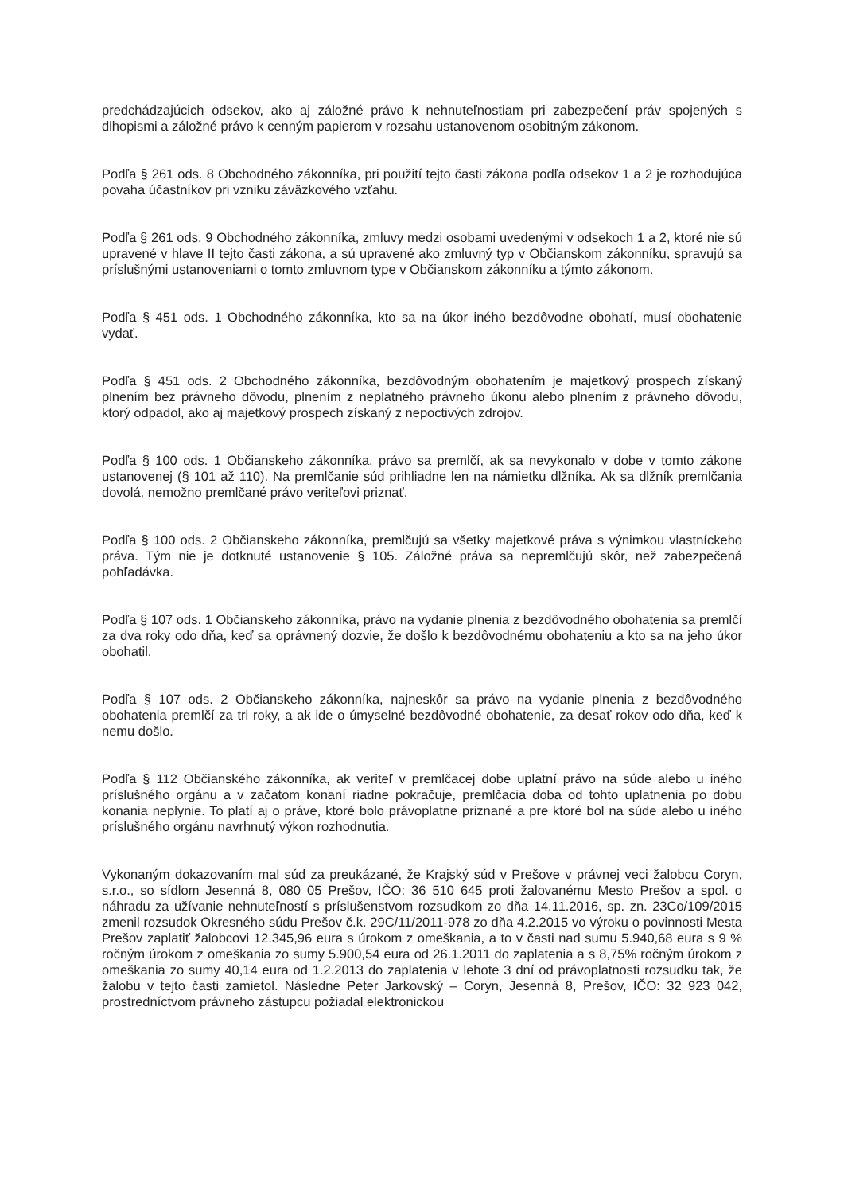predchádzajúcich odsekov, ako aj záložné právo k nehnuteľnostiam pri zabezpečení práv spojených s dlhopismi a záložné právo k cenným papierom v rozsahu ustanovenom osobitným zákonom.
Podľa § 261 ods. 8 Obchodného zákonníka, pri použití tejto časti zákona podľa odsekov 1 a 2 je rozhodujúca povaha účastníkov pri vzniku záväzkového vzťahu.
Podľa § 261 ods. 9 Obchodného zákonníka, zmluvy medzi osobami uvedenými v odsekoch 1 a 2, ktoré nie sú upravené v hlave II tejto časti zákona, a sú upravené ako zmluvný typ v Občianskom zákonníku, spravujú sa príslušnými ustanoveniami o tomto zmluvnom type v Občianskom zákonníku a týmto zákonom.
Podľa § 451 ods. 1 Obchodného zákonníka, kto sa na úkor iného bezdôvodne obohatí, musí obohatenie vydať.
Podľa § 451 ods. 2 Obchodného zákonníka, bezdôvodným obohatením je majetkový prospech získaný plnením bez právneho dôvodu, plnením z neplatného právneho úkonu alebo plnením z právneho dôvodu, ktorý odpadol, ako aj majetkový prospech získaný z nepoctivých zdrojov.
Podľa § 100 ods. 1 Občianskeho zákonníka, právo sa premlčí, ak sa nevykonalo v dobe v tomto zákone ustanovenej (§ 101 až 110). Na premlčanie súd prihliadne len na námietku dlžníka. Ak sa dlžník premlčania dovolá, nemožno premlčané právo veriteľovi priznať.
Podľa § 100 ods. 2 Občianskeho zákonníka, premlčujú sa všetky majetkové práva s výnimkou vlastníckeho práva. Tým nie je dotknuté ustanovenie § 105. Záložné práva sa nepremlčujú skôr, než zabezpečená pohľadávka.
Podľa § 107 ods. 1 Občianskeho zákonníka, právo na vydanie plnenia z bezdôvodného obohatenia sa premlčí za dva roky odo dňa, keď sa oprávnený dozvie, že došlo k bezdôvodnému obohateniu a kto sa na jeho úkor obohatil.
Podľa § 107 ods. 2 Občianskeho zákonníka, najneskôr sa právo na vydanie plnenia z bezdôvodného obohatenia premlčí za tri roky, a ak ide o úmyselné bezdôvodné obohatenie, za desať rokov odo dňa, keď k nemu došlo.
Podľa § 112 Občianského zákonníka, ak veriteľ v premlčacej dobe uplatní právo na súde alebo u iného príslušného orgánu a v začatom konaní riadne pokračuje, premlčacia doba od tohto uplatnenia po dobu konania neplynie. To platí aj o práve, ktoré bolo právoplatne priznané a pre ktoré bol na súde alebo u iného príslušného orgánu navrhnutý výkon rozhodnutia.
Vykonaným dokazovaním mal súd za preukázané, že Krajský súd v Prešove v právnej veci žalobcu Coryn, s.r.o., so sídlom Jesenná 8, 080 05 Prešov, IČO: 36 510 645 proti žalovanému Mesto Prešov a spol. o náhradu za užívanie nehnuteľností s príslušenstvom rozsudkom zo dňa 14.11.2016, sp. zn. 23Co/109/2015 zmenil rozsudok Okresného súdu Prešov č.k. 29C/11/2011-978 zo dňa 4.2.2015 vo výroku o povinnosti Mesta Prešov zaplatiť žalobcovi 12.345,96 eura s úrokom z omeškania, a to v časti nad sumu 5.940,68 eura s 9 % ročným úrokom z omeškania zo sumy 5.900,54 eura od 26.1.2011 do zaplatenia a s 8,75% ročným úrokom z omeškania zo sumy 40,14 eura od 1.2.2013 do zaplatenia v lehote 3 dní od právoplatnosti rozsudku tak, že žalobu v tejto časti zamietol. Následne Peter Jarkovský – Coryn, Jesenná 8, Prešov, IČO: 32 923 042, prostredníctvom právneho zástupcu požiadal elektronickou